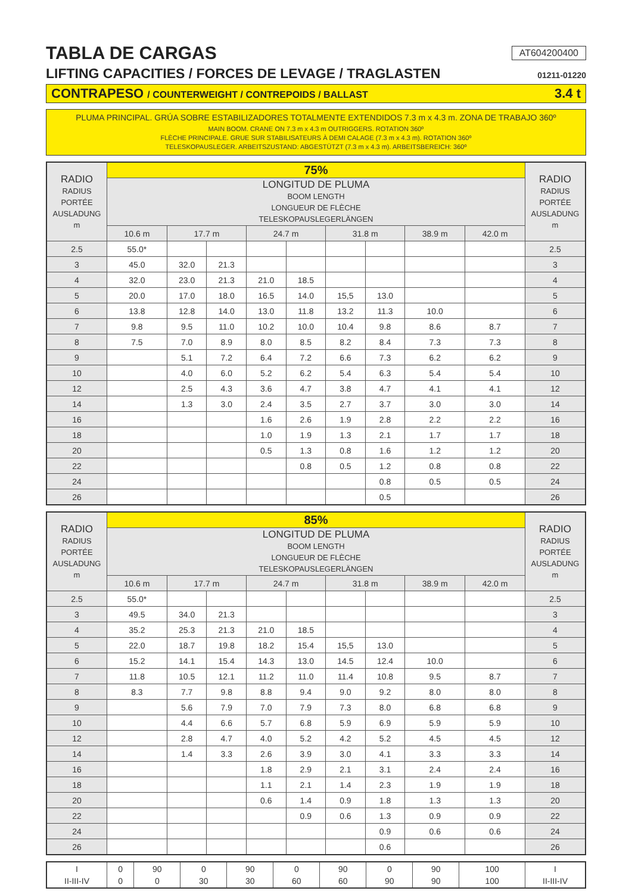TABLA DE CARGAS AT604200400
LIFTING CAPACITIES / FORCES DE LEVAGE / TRAGLASTEN 01211-01220
CONTRAPESO / COUNTERWEIGHT / CONTREPOIDS / BALLAST 3.4 t
PLUMA PRINCIPAL. GRÚA SOBRE ESTABILIZADORES TOTALMENTE EXTENDIDOS 7.3 m x 4.3 m. ZONA DE TRABAJO 360º
MAIN BOOM. CRANE ON 7.3 m x 4.3 m OUTRIGGERS. ROTATION 360º
FLÈCHE PRINCIPALE. GRUE SUR STABILISATEURS À DEMI CALAGE (7.3 m x 4.3 m). ROTATION 360º
TELESKOPAUSLEGER. ARBEITSZUSTAND: ABGESTÜTZT (7.3 m x 4.3 m). ARBEITSBEREICH: 360º
| RADIO RADIUS PORTÉE AUSLADUNG m | 75% | | | | | | | | | RADIO RADIUS PORTÉE AUSLADUNG m |
| --- | --- | --- | --- | --- | --- | --- | --- | --- | --- | --- |
| | LONGITUD DE PLUMA BOOM LENGTH LONGUEUR DE FLÈCHE TELESKOPAUSLEGERLÄNGEN | | | | | | | | | |
| | 10.6 m | 17.7 m | | 24.7 m | | 31.8 m | | 38.9 m | 42.0 m | |
| 2.5 | 55.0* | | | | | | | | | 2.5 |
| 3 | 45.0 | 32.0 | 21.3 | | | | | | | 3 |
| 4 | 32.0 | 23.0 | 21.3 | 21.0 | 18.5 | | | | | 4 |
| 5 | 20.0 | 17.0 | 18.0 | 16.5 | 14.0 | 15,5 | 13.0 | | | 5 |
| 6 | 13.8 | 12.8 | 14.0 | 13.0 | 11.8 | 13.2 | 11.3 | 10.0 | | 6 |
| 7 | 9.8 | 9.5 | 11.0 | 10.2 | 10.0 | 10.4 | 9.8 | 8.6 | 8.7 | 7 |
| 8 | 7.5 | 7.0 | 8.9 | 8.0 | 8.5 | 8.2 | 8.4 | 7.3 | 7.3 | 8 |
| 9 | | 5.1 | 7.2 | 6.4 | 7.2 | 6.6 | 7.3 | 6.2 | 6.2 | 9 |
| 10 | | 4.0 | 6.0 | 5.2 | 6.2 | 5.4 | 6.3 | 5.4 | 5.4 | 10 |
| 12 | | 2.5 | 4.3 | 3.6 | 4.7 | 3.8 | 4.7 | 4.1 | 4.1 | 12 |
| 14 | | 1.3 | 3.0 | 2.4 | 3.5 | 2.7 | 3.7 | 3.0 | 3.0 | 14 |
| 16 | | | | 1.6 | 2.6 | 1.9 | 2.8 | 2.2 | 2.2 | 16 |
| 18 | | | | 1.0 | 1.9 | 1.3 | 2.1 | 1.7 | 1.7 | 18 |
| 20 | | | | 0.5 | 1.3 | 0.8 | 1.6 | 1.2 | 1.2 | 20 |
| 22 | | | | | 0.8 | 0.5 | 1.2 | 0.8 | 0.8 | 22 |
| 24 | | | | | | | 0.8 | 0.5 | 0.5 | 24 |
| 26 | | | | | | | 0.5 | | | 26 |
| RADIO RADIUS PORTÉE AUSLADUNG m | 85% | | | | | | | | | RADIO RADIUS PORTÉE AUSLADUNG m |
| --- | --- | --- | --- | --- | --- | --- | --- | --- | --- | --- |
| | LONGITUD DE PLUMA BOOM LENGTH LONGUEUR DE FLÈCHE TELESKOPAUSLEGERLÄNGEN | | | | | | | | | |
| | 10.6 m | 17.7 m | | 24.7 m | | 31.8 m | | 38.9 m | 42.0 m | |
| 2.5 | 55.0* | | | | | | | | | 2.5 |
| 3 | 49.5 | 34.0 | 21.3 | | | | | | | 3 |
| 4 | 35.2 | 25.3 | 21.3 | 21.0 | 18.5 | | | | | 4 |
| 5 | 22.0 | 18.7 | 19.8 | 18.2 | 15.4 | 15,5 | 13.0 | | | 5 |
| 6 | 15.2 | 14.1 | 15.4 | 14.3 | 13.0 | 14.5 | 12.4 | 10.0 | | 6 |
| 7 | 11.8 | 10.5 | 12.1 | 11.2 | 11.0 | 11.4 | 10.8 | 9.5 | 8.7 | 7 |
| 8 | 8.3 | 7.7 | 9.8 | 8.8 | 9.4 | 9.0 | 9.2 | 8.0 | 8.0 | 8 |
| 9 | | 5.6 | 7.9 | 7.0 | 7.9 | 7.3 | 8.0 | 6.8 | 6.8 | 9 |
| 10 | | 4.4 | 6.6 | 5.7 | 6.8 | 5.9 | 6.9 | 5.9 | 5.9 | 10 |
| 12 | | 2.8 | 4.7 | 4.0 | 5.2 | 4.2 | 5.2 | 4.5 | 4.5 | 12 |
| 14 | | 1.4 | 3.3 | 2.6 | 3.9 | 3.0 | 4.1 | 3.3 | 3.3 | 14 |
| 16 | | | | 1.8 | 2.9 | 2.1 | 3.1 | 2.4 | 2.4 | 16 |
| 18 | | | | 1.1 | 2.1 | 1.4 | 2.3 | 1.9 | 1.9 | 18 |
| 20 | | | | 0.6 | 1.4 | 0.9 | 1.8 | 1.3 | 1.3 | 20 |
| 22 | | | | | 0.9 | 0.6 | 1.3 | 0.9 | 0.9 | 22 |
| 24 | | | | | | | 0.9 | 0.6 | 0.6 | 24 |
| 26 | | | | | | | 0.6 | | | 26 |
| I II-III-IV | 0 0 | 90 0 | 0 30 | 90 30 | 0 60 | 90 60 | 0 90 | 90 90 | 100 100 | I II-III-IV |